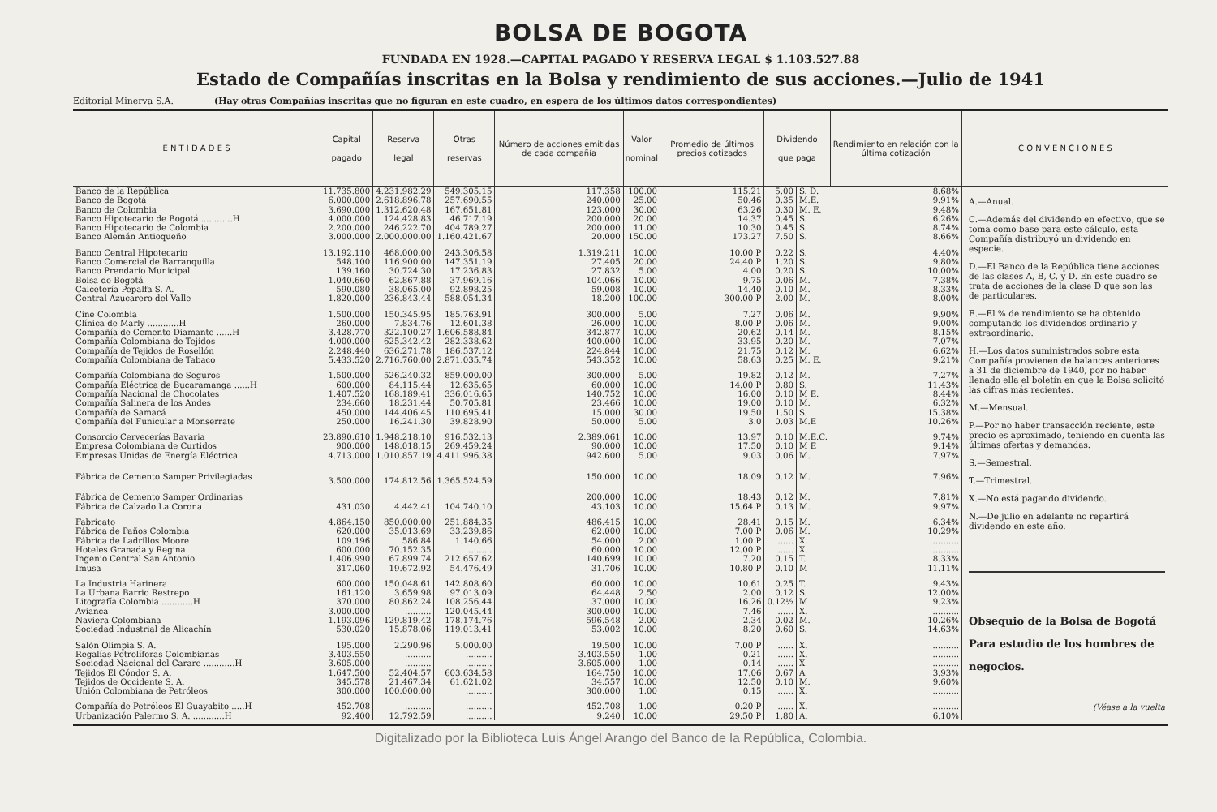BOLSA DE BOGOTA
FUNDADA EN 1928.—CAPITAL PAGADO Y RESERVA LEGAL $ 1.103.527.88
Estado de Compañías inscritas en la Bolsa y rendimiento de sus acciones.—Julio de 1941
Editorial Minerva S.A. (Hay otras Compañías inscritas que no figuran en este cuadro, en espera de los últimos datos correspondientes)
| E N T I D A D E S | Capital pagado | Reserva legal | Otras reservas | Número de acciones emitidas de cada compañía | Valor nominal | Promedio de últimos precios cotizados | Dividendo que paga | | Rendimiento en relación con la última cotización | C O N V E N C I O N E S |
| --- | --- | --- | --- | --- | --- | --- | --- | --- | --- | --- |
| Banco de la República | 11.735.800 | 4.231.982.29 | 549.305.15 | 117.358 | 100.00 | 115.21 | 5.00 | S. D. | 8.68% | A.—Anual. C.—Además del dividendo en efectivo, que se toma como base para este cálculo, esta Compañía distribuyó un dividendo en especie. D.—El Banco de la República tiene acciones de las clases A, B, C, y D. En este cuadro se trata de acciones de la clase D que son las de particulares. E.—El % de rendimiento se ha obtenido computando los dividendos ordinario y extraordinario. H.—Los datos suministrados sobre esta Compañía provienen de balances anteriores a 31 de diciembre de 1940, por no haber llenado ella el boletín en que la Bolsa solicitó las cifras más recientes. M.—Mensual. P.—Por no haber transacción reciente, este precio es aproximado, teniendo en cuenta las últimas ofertas y demandas. S.—Semestral. T.—Trimestral. X.—No está pagando dividendo. N.—De julio en adelante no repartirá dividendo en este año. Obsequio de la Bolsa de Bogotá Para estudio de los hombres de negocios. (Véase a la vuelta |
| Banco de Bogotá | 6.000.000 | 2.618.896.78 | 257.690.55 | 240.000 | 25.00 | 50.46 | 0.35 | M.E. | 9.91% | |
| Banco de Colombia | 3.690.000 | 1.312.620.48 | 167.651.81 | 123.000 | 30.00 | 63.26 | 0.30 | M. E. | 9.48% | |
| Banco Hipotecario de Bogotá ............H | 4.000.000 | 124.428.83 | 46.717.19 | 200.000 | 20.00 | 14.37 | 0.45 | S. | 6.26% | |
| Banco Hipotecario de Colombia | 2.200.000 | 246.222.70 | 404.789.27 | 200.000 | 11.00 | 10.30 | 0.45 | S. | 8.74% | |
| Banco Alemán Antioqueño | 3.000.000 | 2.000.000.00 | 1.160.421.67 | 20.000 | 150.00 | 173.27 | 7.50 | S. | 8.66% | |
| Banco Central Hipotecario | 13.192.110 | 468.000.00 | 243.306.58 | 1.319.211 | 10.00 | 10.00 P | 0.22 | S. | 4.40% | |
| Banco Comercial de Barranquilla | 548.100 | 116.900.00 | 147.351.19 | 27.405 | 20.00 | 24.40 P | 1.20 | S. | 9.80% | |
| Banco Prendario Municipal | 139.160 | 30.724.30 | 17.236.83 | 27.832 | 5.00 | 4.00 | 0.20 | S. | 10.00% | |
| Bolsa de Bogotá | 1.040.660 | 62.867.88 | 37.969.16 | 104.066 | 10.00 | 9.75 | 0.06 | M. | 7.38% | |
| Calcetería Pepalfa S. A. | 590.080 | 38.065.00 | 92.898.25 | 59.008 | 10.00 | 14.40 | 0.10 | M. | 8.33% | |
| Central Azucarero del Valle | 1.820.000 | 236.843.44 | 588.054.34 | 18.200 | 100.00 | 300.00 P | 2.00 | M. | 8.00% | |
| Cine Colombia | 1.500.000 | 150.345.95 | 185.763.91 | 300.000 | 5.00 | 7.27 | 0.06 | M. | 9.90% | |
| Clínica de Marly ............H | 260.000 | 7.834.76 | 12.601.38 | 26.000 | 10.00 | 8.00 P | 0.06 | M. | 9.00% | |
| Compañía de Cemento Diamante ......H | 3.428.770 | 322.100.27 | 1.606.588.84 | 342.877 | 10.00 | 20.62 | 0.14 | M. | 8.15% | |
| Compañía Colombiana de Tejidos | 4.000.000 | 625.342.42 | 282.338.62 | 400.000 | 10.00 | 33.95 | 0.20 | M. | 7.07% | |
| Compañía de Tejidos de Rosellón | 2.248.440 | 636.271.78 | 186.537.12 | 224.844 | 10.00 | 21.75 | 0.12 | M. | 6.62% | |
| Compañía Colombiana de Tabaco | 5.433.520 | 2.716.760.00 | 2.871.035.74 | 543.352 | 10.00 | 58.63 | 0.25 | M. E. | 9.21% | |
| Compañía Colombiana de Seguros | 1.500.000 | 526.240.32 | 859.000.00 | 300.000 | 5.00 | 19.82 | 0.12 | M. | 7.27% | |
| Compañía Eléctrica de Bucaramanga ......H | 600.000 | 84.115.44 | 12.635.65 | 60.000 | 10.00 | 14.00 P | 0.80 | S. | 11.43% | |
| Compañía Nacional de Chocolates | 1.407.520 | 168.189.41 | 336.016.65 | 140.752 | 10.00 | 16.00 | 0.10 | M E. | 8.44% | |
| Compañía Salinera de los Andes | 234.660 | 18.231.44 | 50.705.81 | 23.466 | 10.00 | 19.00 | 0.10 | M. | 6.32% | |
| Compañía de Samacá | 450.000 | 144.406.45 | 110.695.41 | 15.000 | 30.00 | 19.50 | 1.50 | S. | 15.38% | |
| Compañía del Funicular a Monserrate | 250.000 | 16.241.30 | 39.828.90 | 50.000 | 5.00 | 3.0 | 0.03 | M.E | 10.26% | |
| Consorcio Cervecerías Bavaria | 23.890.610 | 1.948.218.10 | 916.532.13 | 2.389.061 | 10.00 | 13.97 | 0.10 | M.E.C. | 9.74% | |
| Empresa Colombiana de Curtidos | 900.000 | 148.018.15 | 269.459.24 | 90.000 | 10.00 | 17.50 | 0.10 | M E | 9.14% | |
| Empresas Unidas de Energía Eléctrica | 4.713.000 | 1.010.857.19 | 4.411.996.38 | 942.600 | 5.00 | 9.03 | 0.06 | M. | 7.97% | |
| Fábrica de Cemento Samper Privilegiadas | 3.500.000 | 174.812.56 | 1.365.524.59 | 150.000 | 10.00 | 18.09 | 0.12 | M. | 7.96% | |
| Fábrica de Cemento Samper Ordinarias | | | | 200.000 | 10.00 | 18.43 | 0.12 | M. | 7.81% | |
| Fábrica de Calzado La Corona | 431.030 | 4.442.41 | 104.740.10 | 43.103 | 10.00 | 15.64 P | 0.13 | M. | 9.97% | |
| Fabricato | 4.864.150 | 850.000.00 | 251.884.35 | 486.415 | 10.00 | 28.41 | 0.15 | M. | 6.34% | |
| Fábrica de Paños Colombia | 620.000 | 35.013.69 | 33.239.86 | 62.000 | 10.00 | 7.00 P | 0.06 | M. | 10.29% | |
| Fábrica de Ladrillos Moore | 109.196 | 586.84 | 1.140.66 | 54.000 | 2.00 | 1.00 P | ...... | X. | .......... | |
| Hoteles Granada y Regina | 600.000 | 70.152.35 | .......... | 60.000 | 10.00 | 12.00 P | ...... | X. | .......... | |
| Ingenio Central San Antonio | 1.406.990 | 67.899.74 | 212.657.62 | 140.699 | 10.00 | 7.20 | 0.15 | T. | 8.33% | |
| Imusa | 317.060 | 19.672.92 | 54.476.49 | 31.706 | 10.00 | 10.80 P | 0.10 | M | 11.11% | |
| La Industria Harinera | 600.000 | 150.048.61 | 142.808.60 | 60.000 | 10.00 | 10.61 | 0.25 | T. | 9.43% | |
| La Urbana Barrio Restrepo | 161.120 | 3.659.98 | 97.013.09 | 64.448 | 2.50 | 2.00 | 0.12 | S. | 12.00% | |
| Litografía Colombia ............H | 370.000 | 80.862.24 | 108.256.44 | 37.000 | 10.00 | 16.26 | 0.12½ | M | 9.23% | |
| Avianca | 3.000.000 | .......... | 120.045.44 | 300.000 | 10.00 | 7.46 | ...... | X. | .......... | |
| Naviera Colombiana | 1.193.096 | 129.819.42 | 178.174.76 | 596.548 | 2.00 | 2.34 | 0.02 | M. | 10.26% | |
| Sociedad Industrial de Alicachín | 530.020 | 15.878.06 | 119.013.41 | 53.002 | 10.00 | 8.20 | 0.60 | S. | 14.63% | |
| Salón Olimpia S. A. | 195.000 | 2.290.96 | 5.000.00 | 19.500 | 10.00 | 7.00 P | ...... | X. | .......... | |
| Regalías Petrolíferas Colombianas | 3.403.550 | .......... | .......... | 3.403.550 | 1.00 | 0.21 | ...... | X. | .......... | |
| Sociedad Nacional del Carare ............H | 3.605.000 | .......... | .......... | 3.605.000 | 1.00 | 0.14 | ...... | X | .......... | |
| Tejidos El Cóndor S. A. | 1.647.500 | 52.404.57 | 603.634.58 | 164.750 | 10.00 | 17.06 | 0.67 | A | 3.93% | |
| Tejidos de Occidente S. A. | 345.578 | 21.467.34 | 61.621.02 | 34.557 | 10.00 | 12.50 | 0.10 | M. | 9.60% | |
| Unión Colombiana de Petróleos | 300.000 | 100.000.00 | .......... | 300.000 | 1.00 | 0.15 | ...... | X. | .......... | |
| Compañía de Petróleos El Guayabito .....H | 452.708 | .......... | .......... | 452.708 | 1.00 | 0.20 P | ...... | X. | .......... | |
| Urbanización Palermo S. A. ............H | 92.400 | 12.792.59 | .......... | 9.240 | 10.00 | 29.50 P | 1.80 | A. | 6.10% | |
Digitalizado por la Biblioteca Luis Ángel Arango del Banco de la República, Colombia.